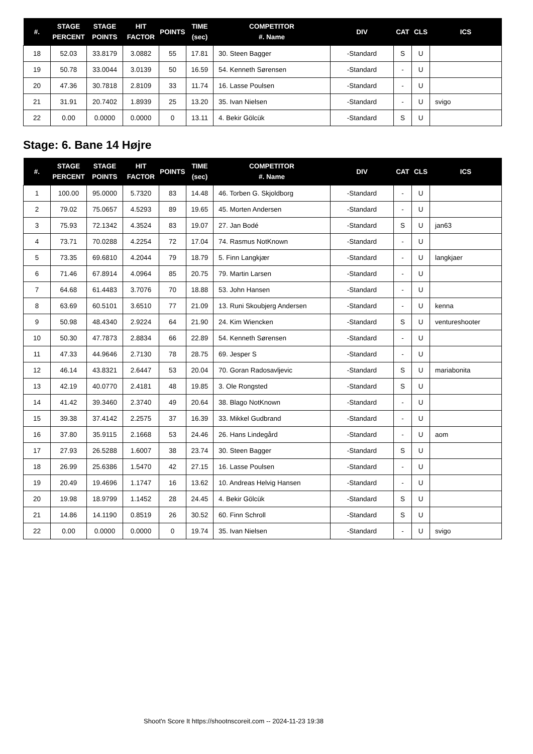| #. | STAGE PERCENT | STAGE POINTS | HIT FACTOR | POINTS | TIME (sec) | COMPETITOR #. Name | DIV | CAT | CLS | ICS |
| --- | --- | --- | --- | --- | --- | --- | --- | --- | --- | --- |
| 18 | 52.03 | 33.8179 | 3.0882 | 55 | 17.81 | 30. Steen Bagger | -Standard | S | U | |
| 19 | 50.78 | 33.0044 | 3.0139 | 50 | 16.59 | 54. Kenneth Sørensen | -Standard | - | U | |
| 20 | 47.36 | 30.7818 | 2.8109 | 33 | 11.74 | 16. Lasse Poulsen | -Standard | - | U | |
| 21 | 31.91 | 20.7402 | 1.8939 | 25 | 13.20 | 35. Ivan Nielsen | -Standard | - | U | svigo |
| 22 | 0.00 | 0.0000 | 0.0000 | 0 | 13.11 | 4. Bekir Gölcük | -Standard | S | U | |
Stage: 6. Bane 14 Højre
| #. | STAGE PERCENT | STAGE POINTS | HIT FACTOR | POINTS | TIME (sec) | COMPETITOR #. Name | DIV | CAT | CLS | ICS |
| --- | --- | --- | --- | --- | --- | --- | --- | --- | --- | --- |
| 1 | 100.00 | 95.0000 | 5.7320 | 83 | 14.48 | 46. Torben G. Skjoldborg | -Standard | - | U | |
| 2 | 79.02 | 75.0657 | 4.5293 | 89 | 19.65 | 45. Morten Andersen | -Standard | - | U | |
| 3 | 75.93 | 72.1342 | 4.3524 | 83 | 19.07 | 27. Jan Bodé | -Standard | S | U | jan63 |
| 4 | 73.71 | 70.0288 | 4.2254 | 72 | 17.04 | 74. Rasmus NotKnown | -Standard | - | U | |
| 5 | 73.35 | 69.6810 | 4.2044 | 79 | 18.79 | 5. Finn Langkjær | -Standard | - | U | langkjaer |
| 6 | 71.46 | 67.8914 | 4.0964 | 85 | 20.75 | 79. Martin Larsen | -Standard | - | U | |
| 7 | 64.68 | 61.4483 | 3.7076 | 70 | 18.88 | 53. John Hansen | -Standard | - | U | |
| 8 | 63.69 | 60.5101 | 3.6510 | 77 | 21.09 | 13. Runi Skoubjerg Andersen | -Standard | - | U | kenna |
| 9 | 50.98 | 48.4340 | 2.9224 | 64 | 21.90 | 24. Kim Wiencken | -Standard | S | U | ventureshooter |
| 10 | 50.30 | 47.7873 | 2.8834 | 66 | 22.89 | 54. Kenneth Sørensen | -Standard | - | U | |
| 11 | 47.33 | 44.9646 | 2.7130 | 78 | 28.75 | 69. Jesper S | -Standard | - | U | |
| 12 | 46.14 | 43.8321 | 2.6447 | 53 | 20.04 | 70. Goran Radosavljevic | -Standard | S | U | mariabonita |
| 13 | 42.19 | 40.0770 | 2.4181 | 48 | 19.85 | 3. Ole Rongsted | -Standard | S | U | |
| 14 | 41.42 | 39.3460 | 2.3740 | 49 | 20.64 | 38. Blago NotKnown | -Standard | - | U | |
| 15 | 39.38 | 37.4142 | 2.2575 | 37 | 16.39 | 33. Mikkel Gudbrand | -Standard | - | U | |
| 16 | 37.80 | 35.9115 | 2.1668 | 53 | 24.46 | 26. Hans Lindegård | -Standard | - | U | aom |
| 17 | 27.93 | 26.5288 | 1.6007 | 38 | 23.74 | 30. Steen Bagger | -Standard | S | U | |
| 18 | 26.99 | 25.6386 | 1.5470 | 42 | 27.15 | 16. Lasse Poulsen | -Standard | - | U | |
| 19 | 20.49 | 19.4696 | 1.1747 | 16 | 13.62 | 10. Andreas Helvig Hansen | -Standard | - | U | |
| 20 | 19.98 | 18.9799 | 1.1452 | 28 | 24.45 | 4. Bekir Gölcük | -Standard | S | U | |
| 21 | 14.86 | 14.1190 | 0.8519 | 26 | 30.52 | 60. Finn Schroll | -Standard | S | U | |
| 22 | 0.00 | 0.0000 | 0.0000 | 0 | 19.74 | 35. Ivan Nielsen | -Standard | - | U | svigo |
Shoot'n Score It https://shootnscoreit.com -- 2024-11-23 19:38